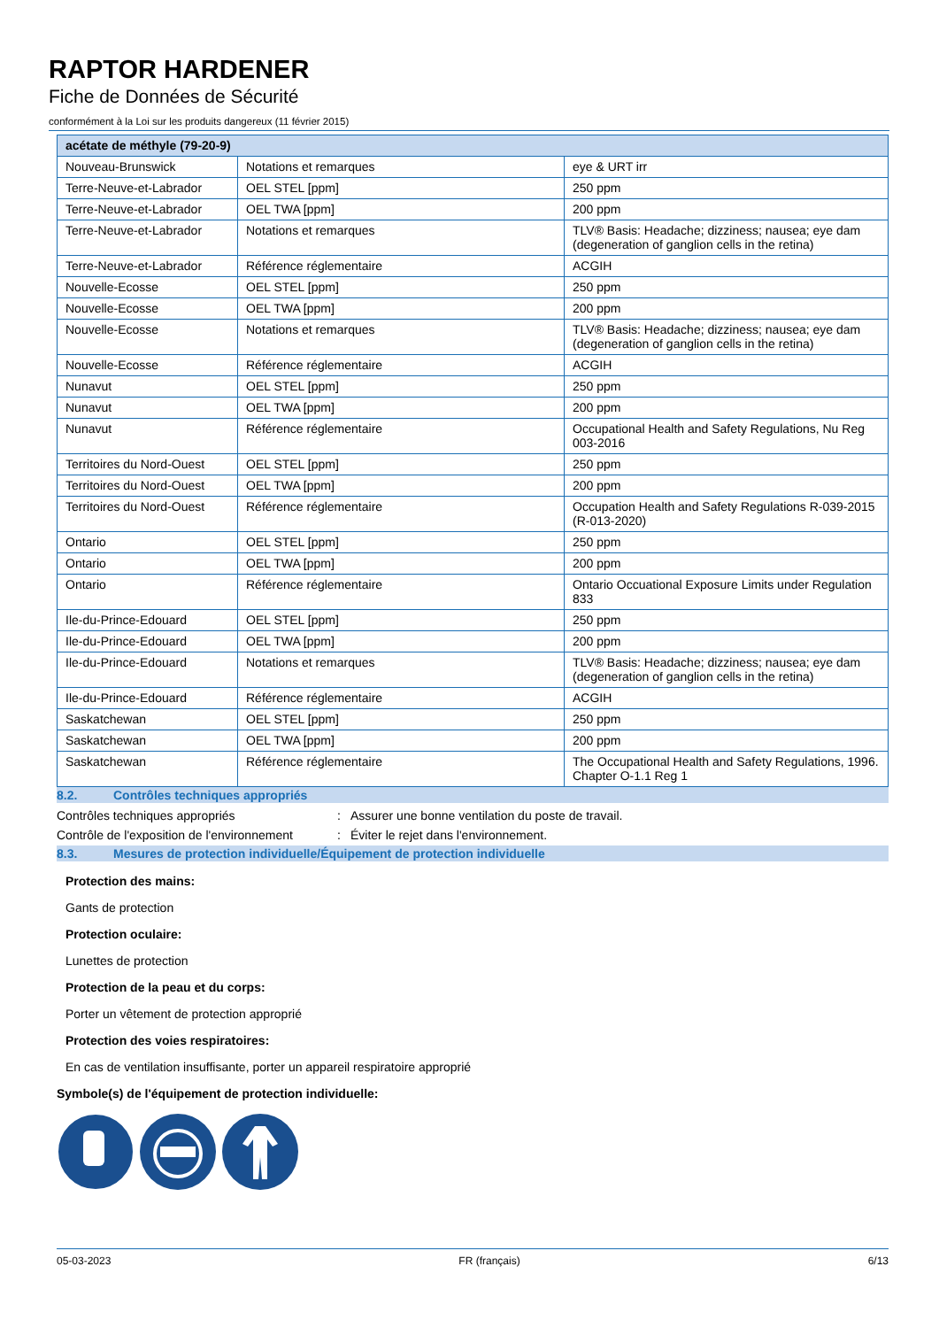RAPTOR HARDENER
Fiche de Données de Sécurité
conformément à la Loi sur les produits dangereux (11 février 2015)
| acétate de méthyle (79-20-9) | | |
| --- | --- | --- |
| Nouveau-Brunswick | Notations et remarques | eye & URT irr |
| Terre-Neuve-et-Labrador | OEL STEL [ppm] | 250 ppm |
| Terre-Neuve-et-Labrador | OEL TWA [ppm] | 200 ppm |
| Terre-Neuve-et-Labrador | Notations et remarques | TLV® Basis: Headache; dizziness; nausea; eye dam (degeneration of ganglion cells in the retina) |
| Terre-Neuve-et-Labrador | Référence réglementaire | ACGIH |
| Nouvelle-Ecosse | OEL STEL [ppm] | 250 ppm |
| Nouvelle-Ecosse | OEL TWA [ppm] | 200 ppm |
| Nouvelle-Ecosse | Notations et remarques | TLV® Basis: Headache; dizziness; nausea; eye dam (degeneration of ganglion cells in the retina) |
| Nouvelle-Ecosse | Référence réglementaire | ACGIH |
| Nunavut | OEL STEL [ppm] | 250 ppm |
| Nunavut | OEL TWA [ppm] | 200 ppm |
| Nunavut | Référence réglementaire | Occupational Health and Safety Regulations, Nu Reg 003-2016 |
| Territoires du Nord-Ouest | OEL STEL [ppm] | 250 ppm |
| Territoires du Nord-Ouest | OEL TWA [ppm] | 200 ppm |
| Territoires du Nord-Ouest | Référence réglementaire | Occupation Health and Safety Regulations R-039-2015 (R-013-2020) |
| Ontario | OEL STEL [ppm] | 250 ppm |
| Ontario | OEL TWA [ppm] | 200 ppm |
| Ontario | Référence réglementaire | Ontario Occuational Exposure Limits under Regulation 833 |
| Ile-du-Prince-Edouard | OEL STEL [ppm] | 250 ppm |
| Ile-du-Prince-Edouard | OEL TWA [ppm] | 200 ppm |
| Ile-du-Prince-Edouard | Notations et remarques | TLV® Basis: Headache; dizziness; nausea; eye dam (degeneration of ganglion cells in the retina) |
| Ile-du-Prince-Edouard | Référence réglementaire | ACGIH |
| Saskatchewan | OEL STEL [ppm] | 250 ppm |
| Saskatchewan | OEL TWA [ppm] | 200 ppm |
| Saskatchewan | Référence réglementaire | The Occupational Health and Safety Regulations, 1996. Chapter O-1.1 Reg 1 |
8.2. Contrôles techniques appropriés
Contrôles techniques appropriés: Assurer une bonne ventilation du poste de travail.
Contrôle de l'exposition de l'environnement: Éviter le rejet dans l'environnement.
8.3. Mesures de protection individuelle/Équipement de protection individuelle
Protection des mains:
Gants de protection
Protection oculaire:
Lunettes de protection
Protection de la peau et du corps:
Porter un vêtement de protection approprié
Protection des voies respiratoires:
En cas de ventilation insuffisante, porter un appareil respiratoire approprié
Symbole(s) de l'équipement de protection individuelle:
05-03-2023 FR (français) 6/13